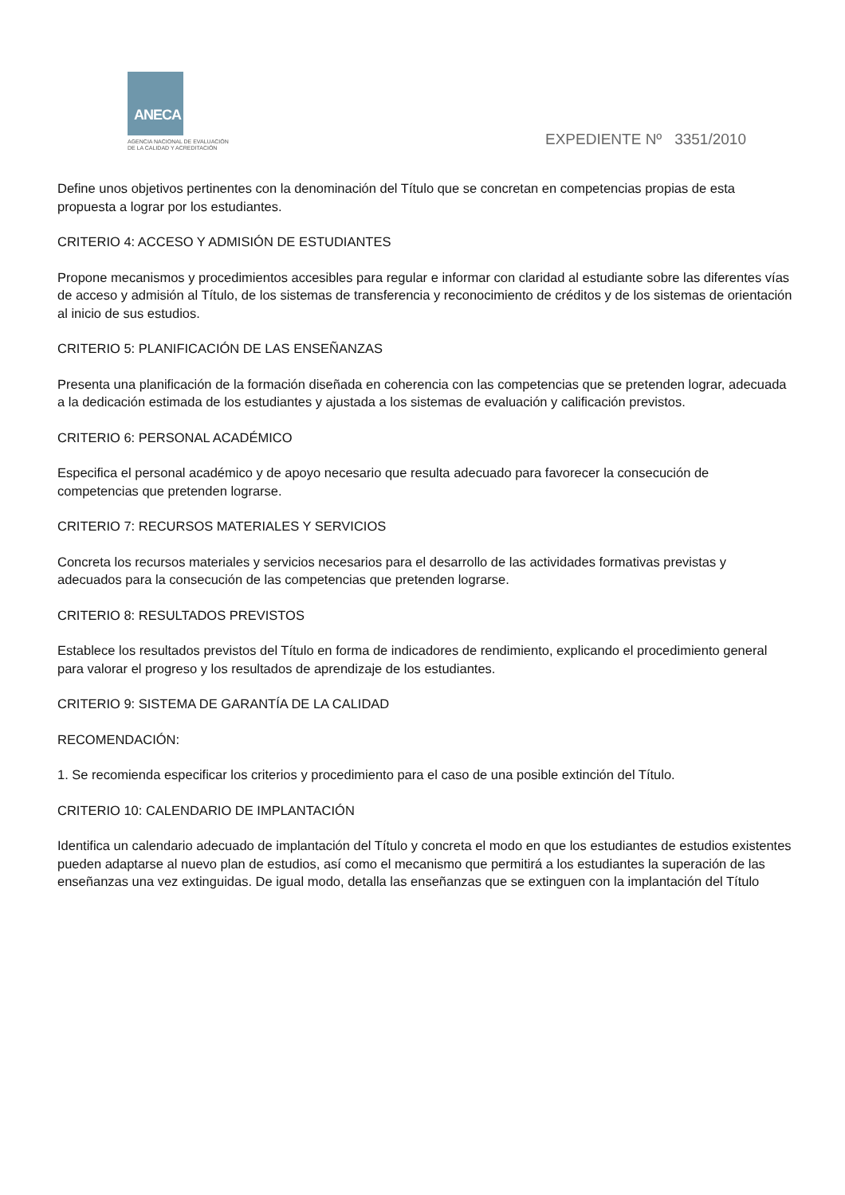ANECA
AGENCIA NACIONAL DE EVALUACIÓN
DE LA CALIDAD Y ACREDITACIÓN
EXPEDIENTE Nº 3351/2010
Define unos objetivos pertinentes con la denominación del Título que se concretan en competencias propias de esta propuesta a lograr por los estudiantes.
CRITERIO 4: ACCESO Y ADMISIÓN DE ESTUDIANTES
Propone mecanismos y procedimientos accesibles para regular e informar con claridad al estudiante sobre las diferentes vías de acceso y admisión al Título, de los sistemas de transferencia y reconocimiento de créditos y de los sistemas de orientación al inicio de sus estudios.
CRITERIO 5: PLANIFICACIÓN DE LAS ENSEÑANZAS
Presenta una planificación de la formación diseñada en coherencia con las competencias que se pretenden lograr, adecuada a la dedicación estimada de los estudiantes y ajustada a los sistemas de evaluación y calificación previstos.
CRITERIO 6: PERSONAL ACADÉMICO
Especifica el personal académico y de apoyo necesario que resulta adecuado para favorecer la consecución de competencias que pretenden lograrse.
CRITERIO 7: RECURSOS MATERIALES Y SERVICIOS
Concreta los recursos materiales y servicios necesarios para el desarrollo de las actividades formativas previstas y adecuados para la consecución de las competencias que pretenden lograrse.
CRITERIO 8: RESULTADOS PREVISTOS
Establece los resultados previstos del Título en forma de indicadores de rendimiento, explicando el procedimiento general para valorar el progreso y los resultados de aprendizaje de los estudiantes.
CRITERIO 9: SISTEMA DE GARANTÍA DE LA CALIDAD
RECOMENDACIÓN:
1. Se recomienda especificar los criterios y procedimiento para el caso de una posible extinción del Título.
CRITERIO 10: CALENDARIO DE IMPLANTACIÓN
Identifica un calendario adecuado de implantación del Título y concreta el modo en que los estudiantes de estudios existentes pueden adaptarse al nuevo plan de estudios, así como el mecanismo que permitirá a los estudiantes la superación de las enseñanzas una vez extinguidas. De igual modo, detalla las enseñanzas que se extinguen con la implantación del Título